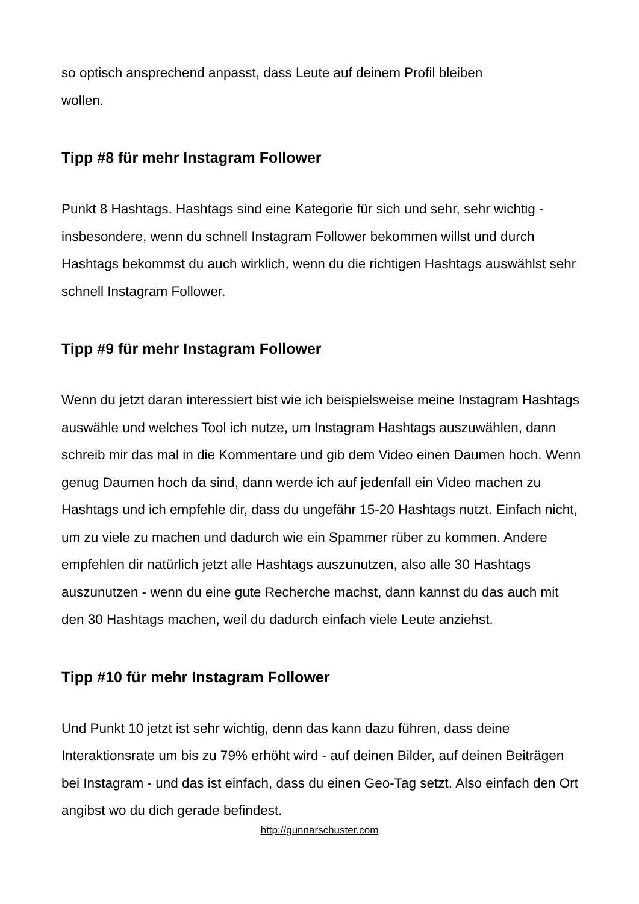so optisch ansprechend anpasst, dass Leute auf deinem Profil bleiben
wollen.
Tipp #8 für mehr Instagram Follower
Punkt 8 Hashtags. Hashtags sind eine Kategorie für sich und sehr, sehr wichtig - insbesondere, wenn du schnell Instagram Follower bekommen willst und durch Hashtags bekommst du auch wirklich, wenn du die richtigen Hashtags auswählst sehr schnell Instagram Follower.
Tipp #9 für mehr Instagram Follower
Wenn du jetzt daran interessiert bist wie ich beispielsweise meine Instagram Hashtags auswähle und welches Tool ich nutze, um Instagram Hashtags auszuwählen, dann schreib mir das mal in die Kommentare und gib dem Video einen Daumen hoch. Wenn genug Daumen hoch da sind, dann werde ich auf jedenfall ein Video machen zu Hashtags und ich empfehle dir, dass du ungefähr 15-20 Hashtags nutzt. Einfach nicht, um zu viele zu machen und dadurch wie ein Spammer rüber zu kommen. Andere empfehlen dir natürlich jetzt alle Hashtags auszunutzen, also alle 30 Hashtags auszunutzen - wenn du eine gute Recherche machst, dann kannst du das auch mit den 30 Hashtags machen, weil du dadurch einfach viele Leute anziehst.
Tipp #10 für mehr Instagram Follower
Und Punkt 10 jetzt ist sehr wichtig, denn das kann dazu führen, dass deine Interaktionsrate um bis zu 79% erhöht wird - auf deinen Bilder, auf deinen Beiträgen bei Instagram - und das ist einfach, dass du einen Geo-Tag setzt. Also einfach den Ort angibst wo du dich gerade befindest.
http://gunnarschuster.com